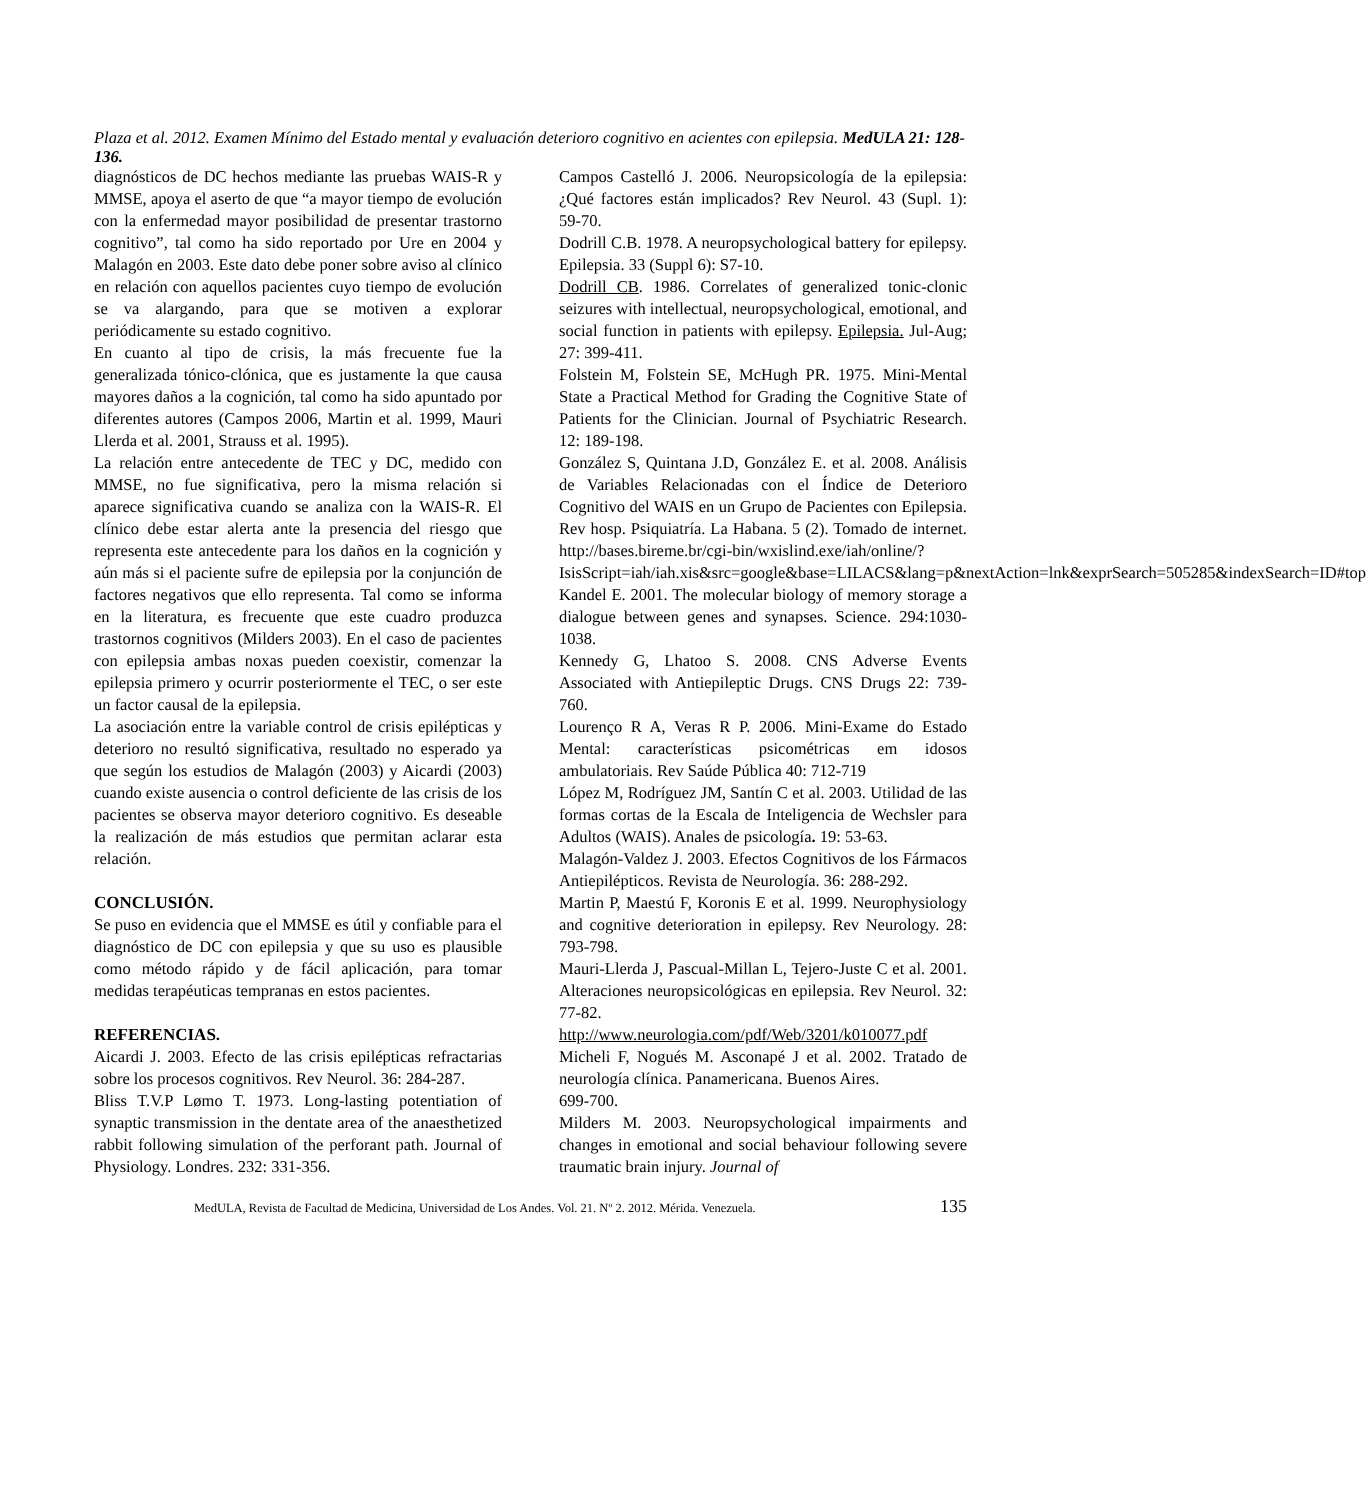Plaza et al. 2012. Examen Mínimo del Estado mental y evaluación deterioro cognitivo en acientes con epilepsia. MedULA 21: 128-136.
diagnósticos de DC hechos mediante las pruebas WAIS-R y MMSE, apoya el aserto de que “a mayor tiempo de evolución con la enfermedad mayor posibilidad de presentar trastorno cognitivo”, tal como ha sido reportado por Ure en 2004 y Malagón en 2003. Este dato debe poner sobre aviso al clínico en relación con aquellos pacientes cuyo tiempo de evolución se va alargando, para que se motiven a explorar periódicamente su estado cognitivo.
En cuanto al tipo de crisis, la más frecuente fue la generalizada tónico-clónica, que es justamente la que causa mayores daños a la cognición, tal como ha sido apuntado por diferentes autores (Campos 2006, Martin et al. 1999, Mauri Llerda et al. 2001, Strauss et al. 1995).
La relación entre antecedente de TEC y DC, medido con MMSE, no fue significativa, pero la misma relación si aparece significativa cuando se analiza con la WAIS-R. El clínico debe estar alerta ante la presencia del riesgo que representa este antecedente para los daños en la cognición y aún más si el paciente sufre de epilepsia por la conjunción de factores negativos que ello representa. Tal como se informa en la literatura, es frecuente que este cuadro produzca trastornos cognitivos (Milders 2003). En el caso de pacientes con epilepsia ambas noxas pueden coexistir, comenzar la epilepsia primero y ocurrir posteriormente el TEC, o ser este un factor causal de la epilepsia.
La asociación entre la variable control de crisis epilépticas y deterioro no resultó significativa, resultado no esperado ya que según los estudios de Malagón (2003) y Aicardi (2003) cuando existe ausencia o control deficiente de las crisis de los pacientes se observa mayor deterioro cognitivo. Es deseable la realización de más estudios que permitan aclarar esta relación.
CONCLUSIÓN.
Se puso en evidencia que el MMSE es útil y confiable para el diagnóstico de DC con epilepsia y que su uso es plausible como método rápido y de fácil aplicación, para tomar medidas terapéuticas tempranas en estos pacientes.
REFERENCIAS.
Aicardi J. 2003. Efecto de las crisis epilépticas refractarias sobre los procesos cognitivos. Rev Neurol. 36: 284-287.
Bliss T.V.P Lømo T. 1973. Long-lasting potentiation of synaptic transmission in the dentate area of the anaesthetized rabbit following simulation of the perforant path. Journal of Physiology. Londres. 232: 331-356.
Campos Castelló J. 2006. Neuropsicología de la epilepsia: ¿Qué factores están implicados? Rev Neurol. 43 (Supl. 1): 59-70.
Dodrill C.B. 1978. A neuropsychological battery for epilepsy. Epilepsia. 33 (Suppl 6): S7-10.
Dodrill CB. 1986. Correlates of generalized tonic-clonic seizures with intellectual, neuropsychological, emotional, and social function in patients with epilepsy. Epilepsia. Jul-Aug; 27: 399-411.
Folstein M, Folstein SE, McHugh PR. 1975. Mini-Mental State a Practical Method for Grading the Cognitive State of Patients for the Clinician. Journal of Psychiatric Research. 12: 189-198.
González S, Quintana J.D, González E. et al. 2008. Análisis de Variables Relacionadas con el Índice de Deterioro Cognitivo del WAIS en un Grupo de Pacientes con Epilepsia. Rev hosp. Psiquiatría. La Habana. 5 (2). Tomado de internet. http://bases.bireme.br/cgi-bin/wxislind.exe/iah/online/?IsisScript=iah/iah.xis&src=google&base=LILACS&lang=p&nextAction=lnk&exprSearch=505285&indexSearch=ID#top
Kandel E. 2001. The molecular biology of memory storage a dialogue between genes and synapses. Science. 294:1030-1038.
Kennedy G, Lhatoo S. 2008. CNS Adverse Events Associated with Antiepileptic Drugs. CNS Drugs 22: 739-760.
Lourenço R A, Veras R P. 2006. Mini-Exame do Estado Mental: características psicométricas em idosos ambulatoriais. Rev Saúde Pública 40: 712-719
López M, Rodríguez JM, Santín C et al. 2003. Utilidad de las formas cortas de la Escala de Inteligencia de Wechsler para Adultos (WAIS). Anales de psicología. 19: 53-63.
Malagón-Valdez J. 2003. Efectos Cognitivos de los Fármacos Antiepilépticos. Revista de Neurología. 36: 288-292.
Martin P, Maestú F, Koronis E et al. 1999. Neurophysiology and cognitive deterioration in epilepsy. Rev Neurology. 28: 793-798.
Mauri-Llerda J, Pascual-Millan L, Tejero-Juste C et al. 2001. Alteraciones neuropsicológicas en epilepsia. Rev Neurol. 32: 77-82. http://www.neurologia.com/pdf/Web/3201/k010077.pdf
Micheli F, Nogués M. Asconapé J et al. 2002. Tratado de neurología clínica. Panamericana. Buenos Aires.
699-700.
Milders M. 2003. Neuropsychological impairments and changes in emotional and social behaviour following severe traumatic brain injury. Journal of
MedULA, Revista de Facultad de Medicina, Universidad de Los Andes. Vol. 21. Nº 2. 2012. Mérida. Venezuela. 135